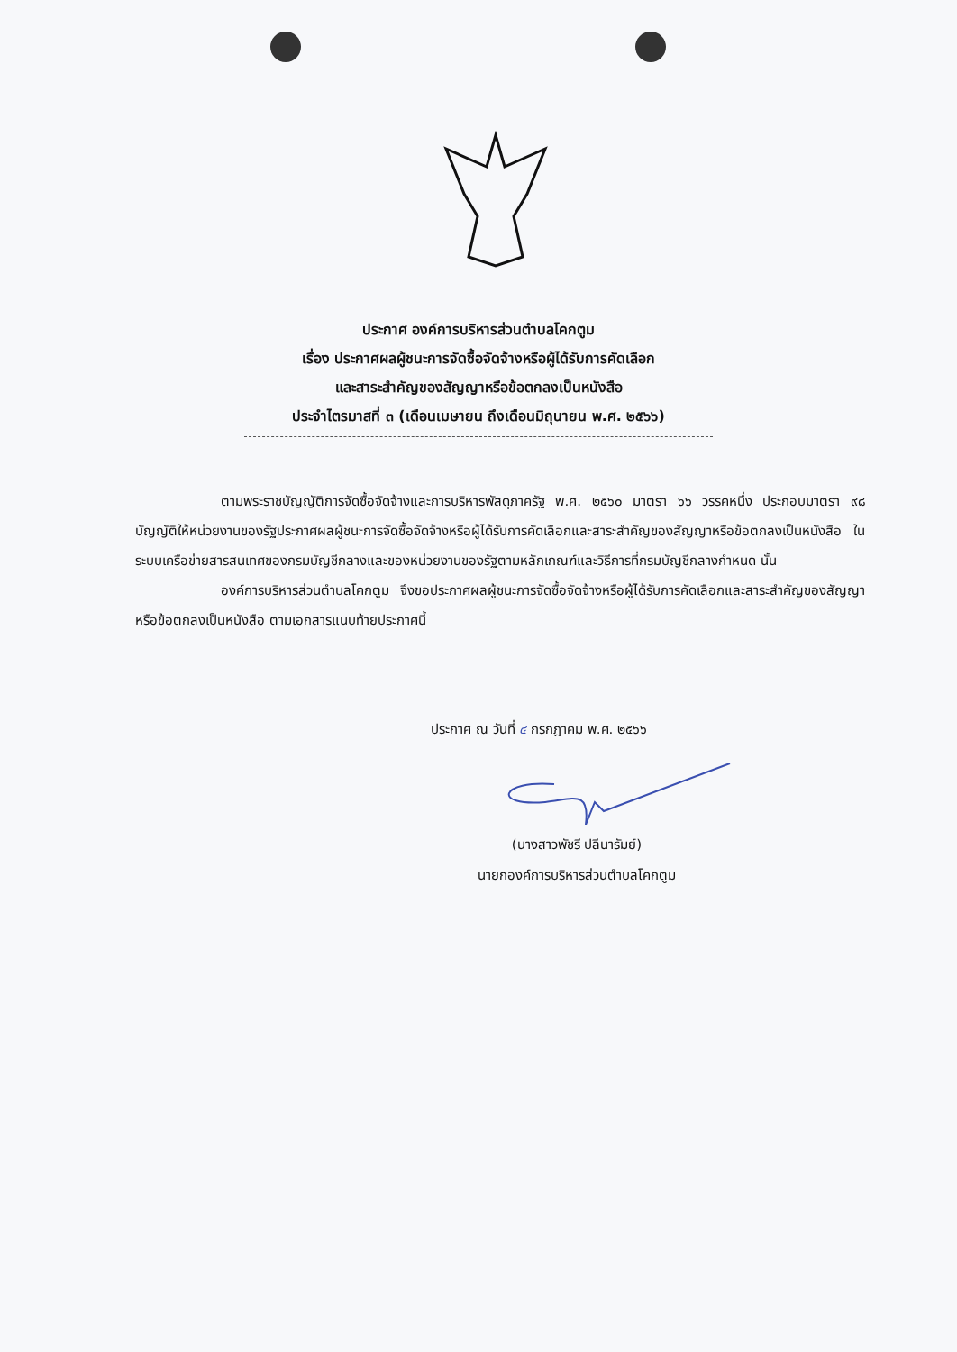ประกาศ องค์การบริหารส่วนตำบลโคกตูม
เรื่อง ประกาศผลผู้ชนะการจัดซื้อจัดจ้างหรือผู้ได้รับการคัดเลือก
และสาระสำคัญของสัญญาหรือข้อตกลงเป็นหนังสือ
ประจำไตรมาสที่ ๓ (เดือนเมษายน ถึงเดือนมิถุนายน พ.ศ. ๒๕๖๖)
ตามพระราชบัญญัติการจัดซื้อจัดจ้างและการบริหารพัสดุภาครัฐ พ.ศ. ๒๕๖๐ มาตรา ๖๖ วรรคหนึ่ง ประกอบมาตรา ๙๘ บัญญัติให้หน่วยงานของรัฐประกาศผลผู้ชนะการจัดซื้อจัดจ้างหรือผู้ได้รับการคัดเลือกและสาระสำคัญของสัญญาหรือข้อตกลงเป็นหนังสือ ในระบบเครือข่ายสารสนเทศของกรมบัญชีกลางและของหน่วยงานของรัฐตามหลักเกณฑ์และวิธีการที่กรมบัญชีกลางกำหนด นั้น
องค์การบริหารส่วนตำบลโคกตูม จึงขอประกาศผลผู้ชนะการจัดซื้อจัดจ้างหรือผู้ได้รับการคัดเลือกและสาระสำคัญของสัญญาหรือข้อตกลงเป็นหนังสือ ตามเอกสารแนบท้ายประกาศนี้
ประกาศ ณ วันที่ ๔ กรกฎาคม พ.ศ. ๒๕๖๖
(นางสาวพัชรี ปลีนารัมย์)
นายกองค์การบริหารส่วนตำบลโคกตูม